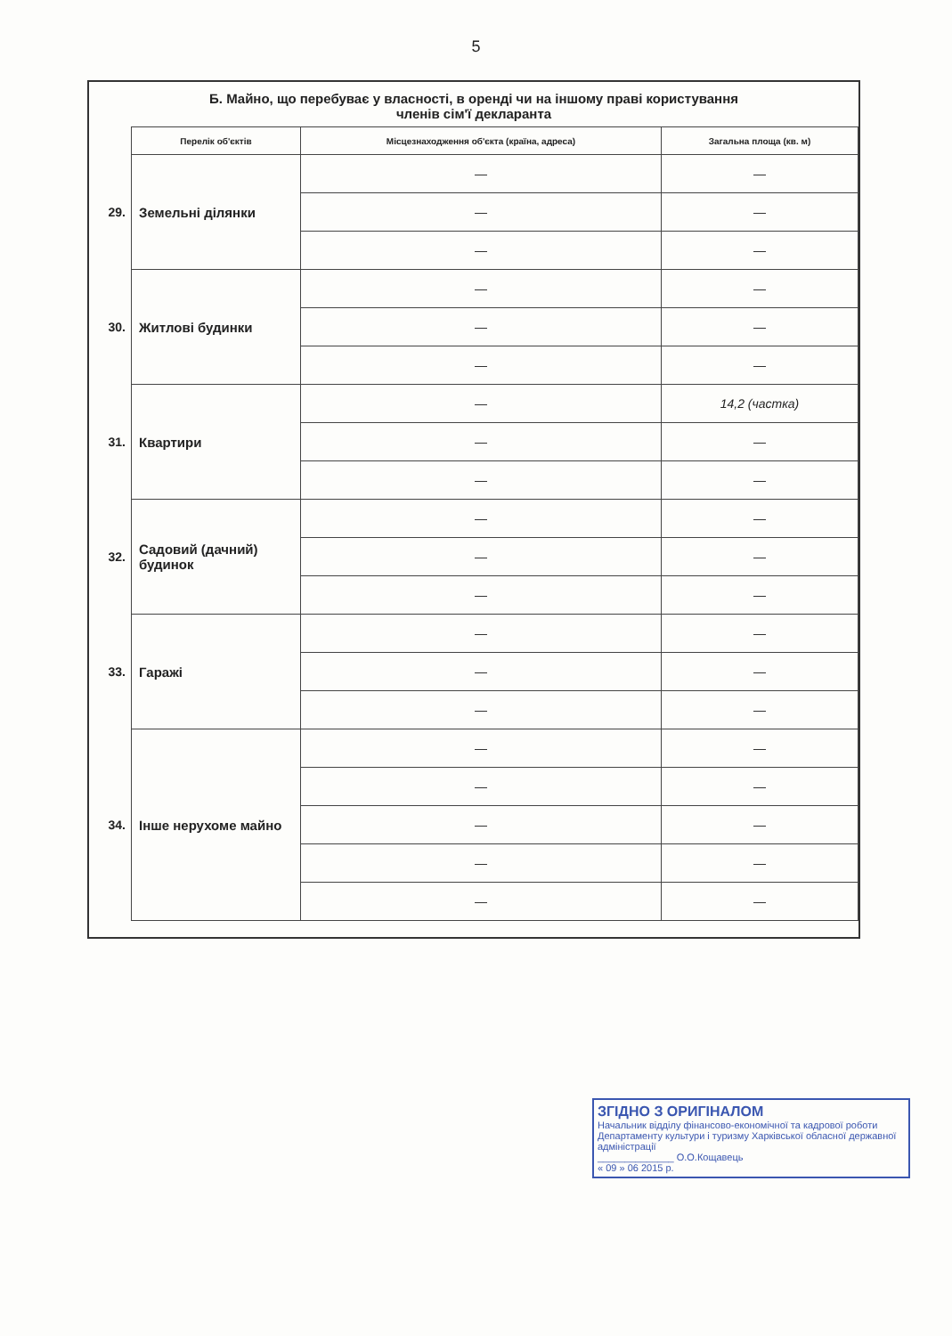5
Б. Майно, що перебуває у власності, в оренді чи на іншому праві користування
членів сім'ї декларанта
| | Перелік об'єктів | Місцезнаходження об'єкта (країна, адреса) | Загальна площа (кв. м) |
| 29. | Земельні ділянки | — | — |
| | | — | — |
| | | — | — |
| 30. | Житлові будинки | — | — |
| | | — | — |
| | | — | — |
| 31. | Квартири | — | 14,2 (частка) |
| | | — | — |
| | | — | — |
| 32. | Садовий (дачний) будинок | — | — |
| | | — | — |
| | | — | — |
| 33. | Гаражі | — | — |
| | | — | — |
| | | — | — |
| 34. | Інше нерухоме майно | — | — |
| | | — | — |
| | | — | — |
| | | — | — |
| | | — | — |
ЗГІДНО З ОРИГІНАЛОМ
Начальник відділу фінансово-економічної та кадрової роботи Департаменту культури і туризму Харківської обласної державної адміністрації
______________ О.О.Кощавець
« 09 » 06 2015 р.